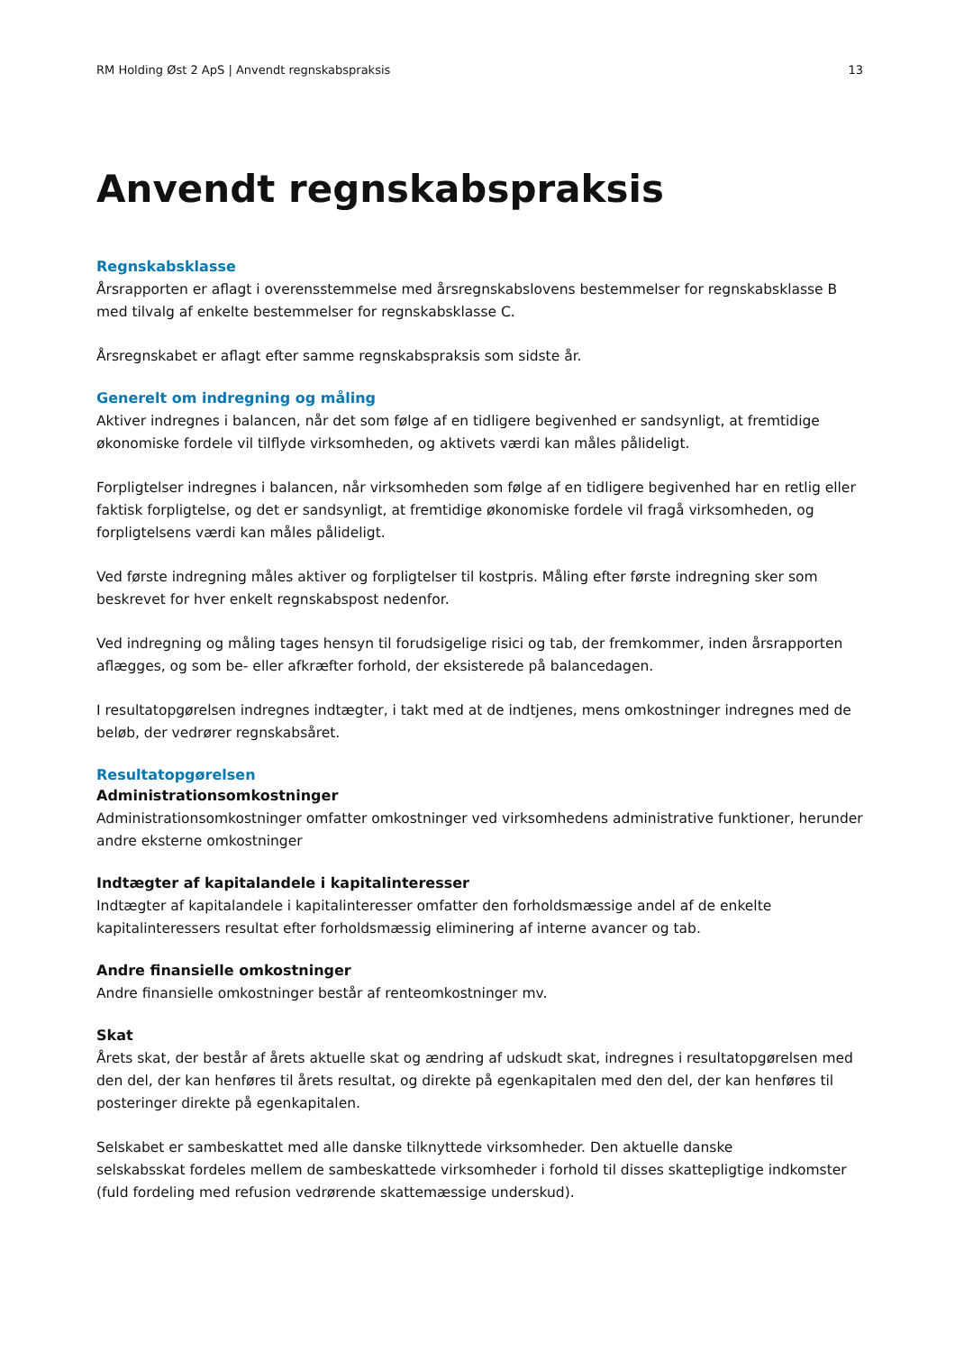RM Holding Øst 2 ApS | Anvendt regnskabspraksis 13
Anvendt regnskabspraksis
Regnskabsklasse
Årsrapporten er aflagt i overensstemmelse med årsregnskabslovens bestemmelser for regnskabsklasse B med tilvalg af enkelte bestemmelser for regnskabsklasse C.
Årsregnskabet er aflagt efter samme regnskabspraksis som sidste år.
Generelt om indregning og måling
Aktiver indregnes i balancen, når det som følge af en tidligere begivenhed er sandsynligt, at fremtidige økonomiske fordele vil tilflyde virksomheden, og aktivets værdi kan måles pålideligt.
Forpligtelser indregnes i balancen, når virksomheden som følge af en tidligere begivenhed har en retlig eller faktisk forpligtelse, og det er sandsynligt, at fremtidige økonomiske fordele vil fragå virksomheden, og forpligtelsens værdi kan måles pålideligt.
Ved første indregning måles aktiver og forpligtelser til kostpris. Måling efter første indregning sker som beskrevet for hver enkelt regnskabspost nedenfor.
Ved indregning og måling tages hensyn til forudsigelige risici og tab, der fremkommer, inden årsrapporten aflægges, og som be- eller afkræfter forhold, der eksisterede på balancedagen.
I resultatopgørelsen indregnes indtægter, i takt med at de indtjenes, mens omkostninger indregnes med de beløb, der vedrører regnskabsåret.
Resultatopgørelsen
Administrationsomkostninger
Administrationsomkostninger omfatter omkostninger ved virksomhedens administrative funktioner, herunder andre eksterne omkostninger
Indtægter af kapitalandele i kapitalinteresser
Indtægter af kapitalandele i kapitalinteresser omfatter den forholdsmæssige andel af de enkelte kapitalinteressers resultat efter forholdsmæssig eliminering af interne avancer og tab.
Andre finansielle omkostninger
Andre finansielle omkostninger består af renteomkostninger mv.
Skat
Årets skat, der består af årets aktuelle skat og ændring af udskudt skat, indregnes i resultatopgørelsen med den del, der kan henføres til årets resultat, og direkte på egenkapitalen med den del, der kan henføres til posteringer direkte på egenkapitalen.
Selskabet er sambeskattet med alle danske tilknyttede virksomheder. Den aktuelle danske
selskabsskat fordeles mellem de sambeskattede virksomheder i forhold til disses skattepligtige indkomster (fuld fordeling med refusion vedrørende skattemæssige underskud).